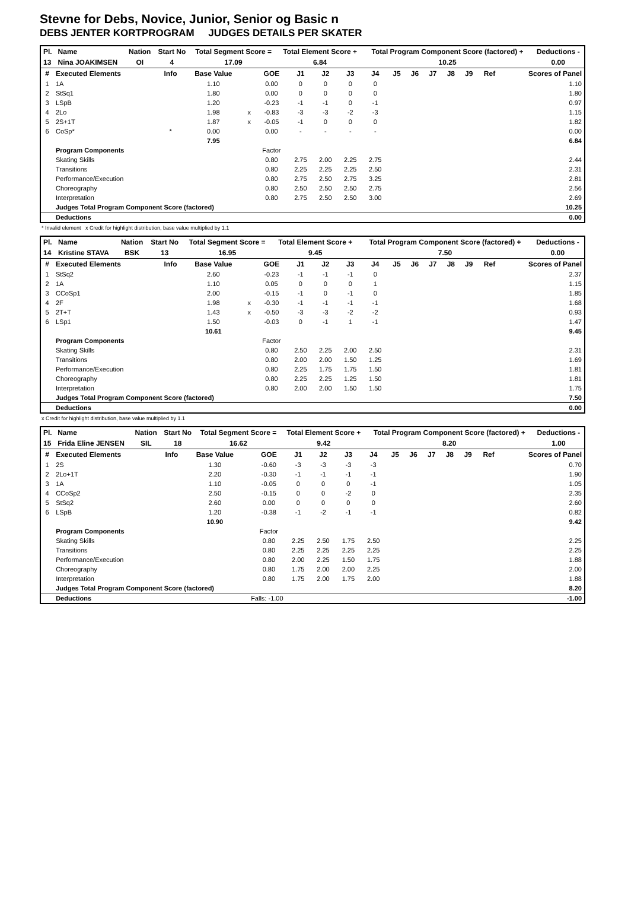Stevne for Debs, Novice, Junior, Senior og Basic n
DEBS JENTER KORTPROGRAM JUDGES DETAILS PER SKATER
| Pl. | Name | Nation | Start No | Total Segment Score = | Total Element Score + | Total Program Component Score (factored) + | Deductions - |
| --- | --- | --- | --- | --- | --- | --- | --- |
| 13 | Nina JOAKIMSEN | OI | 4 | 17.09 | 6.84 | 10.25 | 0.00 |
| # | Executed Elements | Info | Base Value | | GOE | J1 | J2 | J3 | J4 | J5 | J6 | J7 | J8 | J9 | Ref | Scores of Panel |
| --- | --- | --- | --- | --- | --- | --- | --- | --- | --- | --- | --- | --- | --- | --- | --- | --- |
| 1 | 1A | | 1.10 | | 0.00 | 0 | 0 | 0 | 0 | | | | | | | 1.10 |
| 2 | StSq1 | | 1.80 | | 0.00 | 0 | 0 | 0 | 0 | | | | | | | 1.80 |
| 3 | LSpB | | 1.20 | | -0.23 | -1 | -1 | 0 | -1 | | | | | | | 0.97 |
| 4 | 2Lo | | 1.98 | x | -0.83 | -3 | -3 | -2 | -3 | | | | | | | 1.15 |
| 5 | 2S+1T | | 1.87 | x | -0.05 | -1 | 0 | 0 | 0 | | | | | | | 1.82 |
| 6 | CoSp* | * | 0.00 | | 0.00 | - | - | - | - | | | | | | | 0.00 |
| | | | 7.95 | | | | | | | | | | | | | 6.84 |
| | Program Components | | | | Factor | | | | | | | | | | | |
| | Skating Skills | | | | 0.80 | 2.75 | 2.00 | 2.25 | 2.75 | | | | | | | 2.44 |
| | Transitions | | | | 0.80 | 2.25 | 2.25 | 2.25 | 2.50 | | | | | | | 2.31 |
| | Performance/Execution | | | | 0.80 | 2.75 | 2.50 | 2.75 | 3.25 | | | | | | | 2.81 |
| | Choreography | | | | 0.80 | 2.50 | 2.50 | 2.50 | 2.75 | | | | | | | 2.56 |
| | Interpretation | | | | 0.80 | 2.75 | 2.50 | 2.50 | 3.00 | | | | | | | 2.69 |
| | Judges Total Program Component Score (factored) | | | | | | | | | | | | | | | 10.25 |
| | Deductions | | | | | | | | | | | | | | | 0.00 |
* Invalid element x Credit for highlight distribution, base value multiplied by 1.1
| Pl. | Name | Nation | Start No | Total Segment Score = | Total Element Score + | Total Program Component Score (factored) + | Deductions - |
| --- | --- | --- | --- | --- | --- | --- | --- |
| 14 | Kristine STAVA | BSK | 13 | 16.95 | 9.45 | 7.50 | 0.00 |
| # | Executed Elements | Info | Base Value | | GOE | J1 | J2 | J3 | J4 | J5 | J6 | J7 | J8 | J9 | Ref | Scores of Panel |
| --- | --- | --- | --- | --- | --- | --- | --- | --- | --- | --- | --- | --- | --- | --- | --- | --- |
| 1 | StSq2 | | 2.60 | | -0.23 | -1 | -1 | -1 | 0 | | | | | | | 2.37 |
| 2 | 1A | | 1.10 | | 0.05 | 0 | 0 | 0 | 1 | | | | | | | 1.15 |
| 3 | CCoSp1 | | 2.00 | | -0.15 | -1 | 0 | -1 | 0 | | | | | | | 1.85 |
| 4 | 2F | | 1.98 | x | -0.30 | -1 | -1 | -1 | -1 | | | | | | | 1.68 |
| 5 | 2T+T | | 1.43 | x | -0.50 | -3 | -3 | -2 | -2 | | | | | | | 0.93 |
| 6 | LSp1 | | 1.50 | | -0.03 | 0 | -1 | 1 | -1 | | | | | | | 1.47 |
| | | | 10.61 | | | | | | | | | | | | | 9.45 |
| | Program Components | | | | Factor | | | | | | | | | | | |
| | Skating Skills | | | | 0.80 | 2.50 | 2.25 | 2.00 | 2.50 | | | | | | | 2.31 |
| | Transitions | | | | 0.80 | 2.00 | 2.00 | 1.50 | 1.25 | | | | | | | 1.69 |
| | Performance/Execution | | | | 0.80 | 2.25 | 1.75 | 1.75 | 1.50 | | | | | | | 1.81 |
| | Choreography | | | | 0.80 | 2.25 | 2.25 | 1.25 | 1.50 | | | | | | | 1.81 |
| | Interpretation | | | | 0.80 | 2.00 | 2.00 | 1.50 | 1.50 | | | | | | | 1.75 |
| | Judges Total Program Component Score (factored) | | | | | | | | | | | | | | | 7.50 |
| | Deductions | | | | | | | | | | | | | | | 0.00 |
x Credit for highlight distribution, base value multiplied by 1.1
| Pl. | Name | Nation | Start No | Total Segment Score = | Total Element Score + | Total Program Component Score (factored) + | Deductions - |
| --- | --- | --- | --- | --- | --- | --- | --- |
| 15 | Frida Eline JENSEN | SIL | 18 | 16.62 | 9.42 | 8.20 | 1.00 |
| # | Executed Elements | Info | Base Value | | GOE | J1 | J2 | J3 | J4 | J5 | J6 | J7 | J8 | J9 | Ref | Scores of Panel |
| --- | --- | --- | --- | --- | --- | --- | --- | --- | --- | --- | --- | --- | --- | --- | --- | --- |
| 1 | 2S | | 1.30 | | -0.60 | -3 | -3 | -3 | -3 | | | | | | | 0.70 |
| 2 | 2Lo+1T | | 2.20 | | -0.30 | -1 | -1 | -1 | -1 | | | | | | | 1.90 |
| 3 | 1A | | 1.10 | | -0.05 | 0 | 0 | 0 | -1 | | | | | | | 1.05 |
| 4 | CCoSp2 | | 2.50 | | -0.15 | 0 | 0 | -2 | 0 | | | | | | | 2.35 |
| 5 | StSq2 | | 2.60 | | 0.00 | 0 | 0 | 0 | 0 | | | | | | | 2.60 |
| 6 | LSpB | | 1.20 | | -0.38 | -1 | -2 | -1 | -1 | | | | | | | 0.82 |
| | | | 10.90 | | | | | | | | | | | | | 9.42 |
| | Program Components | | | | Factor | | | | | | | | | | | |
| | Skating Skills | | | | 0.80 | 2.25 | 2.50 | 1.75 | 2.50 | | | | | | | 2.25 |
| | Transitions | | | | 0.80 | 2.25 | 2.25 | 2.25 | 2.25 | | | | | | | 2.25 |
| | Performance/Execution | | | | 0.80 | 2.00 | 2.25 | 1.50 | 1.75 | | | | | | | 1.88 |
| | Choreography | | | | 0.80 | 1.75 | 2.00 | 2.00 | 2.25 | | | | | | | 2.00 |
| | Interpretation | | | | 0.80 | 1.75 | 2.00 | 1.75 | 2.00 | | | | | | | 1.88 |
| | Judges Total Program Component Score (factored) | | | | | | | | | | | | | | | 8.20 |
| | Deductions | Falls: -1.00 | | | | | | | | | | | | | | -1.00 |